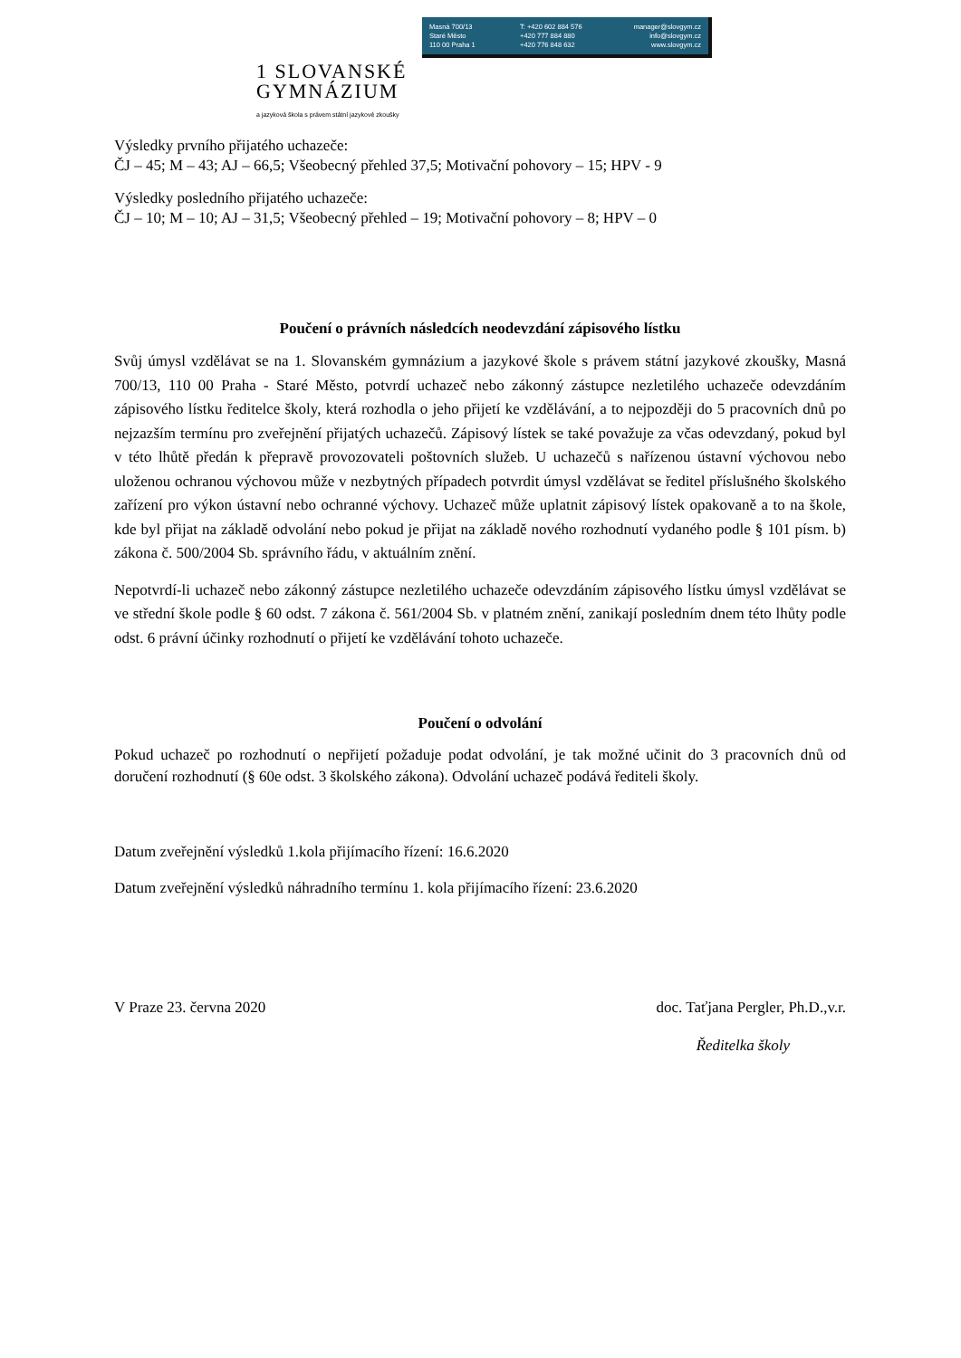Masná 700/13
Staré Město
110 00 Praha 1
T: +420 602 884 576
+420 777 884 880
+420 776 848 632
manager@slovgym.cz
info@slovgym.cz
www.slovgym.cz
1 SLOVANSKÉ
GYMNÁZIUM
a jazyková škola s právem státní jazykové zkoušky
Výsledky prvního přijatého uchazeče:
ČJ – 45; M – 43; AJ – 66,5; Všeobecný přehled 37,5; Motivační pohovory – 15; HPV - 9
Výsledky posledního přijatého uchazeče:
ČJ – 10; M – 10; AJ – 31,5; Všeobecný přehled – 19; Motivační pohovory – 8; HPV – 0
Poučení o právních následcích neodevzdání zápisového lístku
Svůj úmysl vzdělávat se na 1. Slovanském gymnázium a jazykové škole s právem státní jazykové zkoušky, Masná 700/13, 110 00 Praha - Staré Město, potvrdí uchazeč nebo zákonný zástupce nezletilého uchazeče odevzdáním zápisového lístku ředitelce školy, která rozhodla o jeho přijetí ke vzdělávání, a to nejpozději do 5 pracovních dnů po nejzazším termínu pro zveřejnění přijatých uchazečů. Zápisový lístek se také považuje za včas odevzdaný, pokud byl v této lhůtě předán k přepravě provozovateli poštovních služeb. U uchazečů s nařízenou ústavní výchovou nebo uloženou ochranou výchovou může v nezbytných případech potvrdit úmysl vzdělávat se ředitel příslušného školského zařízení pro výkon ústavní nebo ochranné výchovy. Uchazeč může uplatnit zápisový lístek opakovaně a to na škole, kde byl přijat na základě odvolání nebo pokud je přijat na základě nového rozhodnutí vydaného podle § 101 písm. b) zákona č. 500/2004 Sb. správního řádu, v aktuálním znění.
Nepotvrdí-li uchazeč nebo zákonný zástupce nezletilého uchazeče odevzdáním zápisového lístku úmysl vzdělávat se ve střední škole podle § 60 odst. 7 zákona č. 561/2004 Sb. v platném znění, zanikají posledním dnem této lhůty podle odst. 6 právní účinky rozhodnutí o přijetí ke vzdělávání tohoto uchazeče.
Poučení o odvolání
Pokud uchazeč po rozhodnutí o nepřijetí požaduje podat odvolání, je tak možné učinit do 3 pracovních dnů od doručení rozhodnutí (§ 60e odst. 3 školského zákona). Odvolání uchazeč podává řediteli školy.
Datum zveřejnění výsledků 1.kola přijímacího řízení: 16.6.2020
Datum zveřejnění výsledků náhradního termínu 1. kola přijímacího řízení: 23.6.2020
V Praze 23. června 2020 doc. Taťjana Pergler, Ph.D.,v.r.
Ředitelka školy